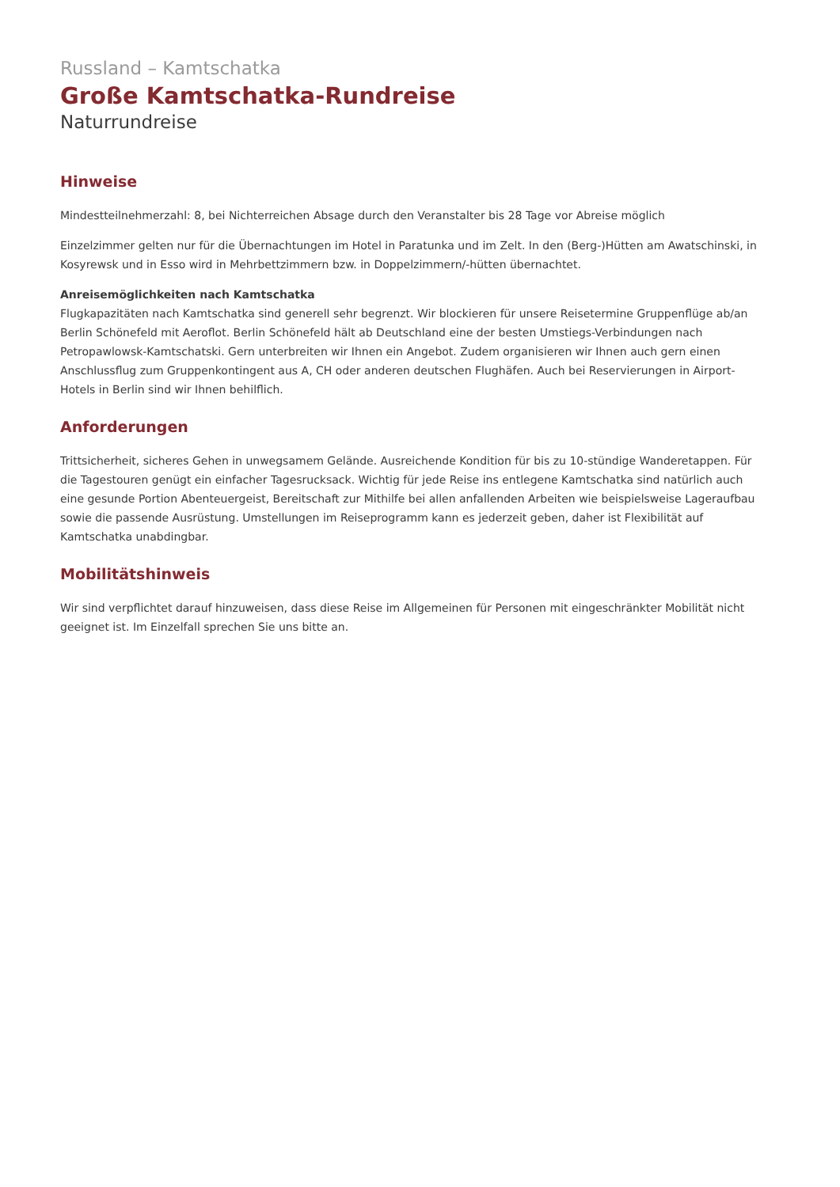Russland – Kamtschatka
Große Kamtschatka-Rundreise
Naturrundreise
Hinweise
Mindestteilnehmerzahl: 8, bei Nichterreichen Absage durch den Veranstalter bis 28 Tage vor Abreise möglich
Einzelzimmer gelten nur für die Übernachtungen im Hotel in Paratunka und im Zelt. In den (Berg-)Hütten am Awatschinski, in Kosyrewsk und in Esso wird in Mehrbettzimmern bzw. in Doppelzimmern/-hütten übernachtet.
Anreisemöglichkeiten nach Kamtschatka
Flugkapazitäten nach Kamtschatka sind generell sehr begrenzt. Wir blockieren für unsere Reisetermine Gruppenflüge ab/an Berlin Schönefeld mit Aeroflot. Berlin Schönefeld hält ab Deutschland eine der besten Umstiegs-Verbindungen nach Petropawlowsk-Kamtschatski. Gern unterbreiten wir Ihnen ein Angebot. Zudem organisieren wir Ihnen auch gern einen Anschlussflug zum Gruppenkontingent aus A, CH oder anderen deutschen Flughäfen. Auch bei Reservierungen in Airport-Hotels in Berlin sind wir Ihnen behilflich.
Anforderungen
Trittsicherheit, sicheres Gehen in unwegsamem Gelände. Ausreichende Kondition für bis zu 10-stündige Wanderetappen. Für die Tagestouren genügt ein einfacher Tagesrucksack. Wichtig für jede Reise ins entlegene Kamtschatka sind natürlich auch eine gesunde Portion Abenteuergeist, Bereitschaft zur Mithilfe bei allen anfallenden Arbeiten wie beispielsweise Lageraufbau sowie die passende Ausrüstung. Umstellungen im Reiseprogramm kann es jederzeit geben, daher ist Flexibilität auf Kamtschatka unabdingbar.
Mobilitätshinweis
Wir sind verpflichtet darauf hinzuweisen, dass diese Reise im Allgemeinen für Personen mit eingeschränkter Mobilität nicht geeignet ist. Im Einzelfall sprechen Sie uns bitte an.